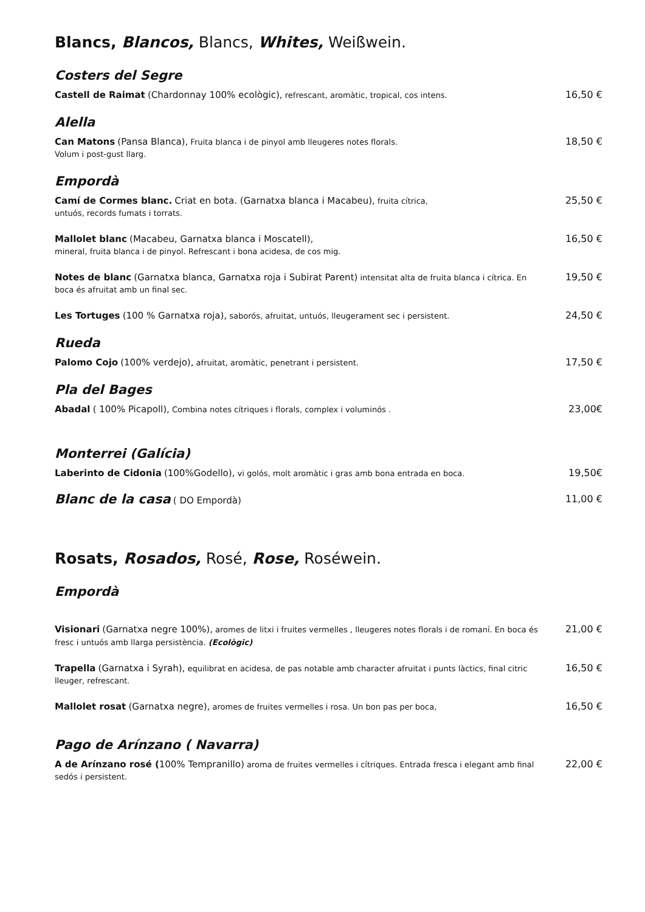Blancs, Blancos, Blancs, Whites, Weißwein.
Costers del Segre
Castell de Raimat (Chardonnay 100% ecològic), refrescant, aromàtic, tropical, cos intens.
16,50 €
Alella
Can Matons (Pansa Blanca), Fruita blanca i de pinyol amb lleugeres notes florals.
Volum i post-gust llarg.
18,50 €
Empordà
Camí de Cormes blanc. Criat en bota. (Garnatxa blanca i Macabeu), fruita cítrica,
untuós, records fumats i torrats.
25,50 €
Mallolet blanc (Macabeu, Garnatxa blanca i Moscatell),
mineral, fruita blanca i de pinyol. Refrescant i bona acidesa, de cos mig.
16,50 €
Notes de blanc (Garnatxa blanca, Garnatxa roja i Subirat Parent) intensitat alta de fruita blanca i cítrica. En boca és afruitat amb un final sec.
19,50 €
Les Tortuges (100 % Garnatxa roja), saborós, afruitat, untuós, lleugerament sec i persistent.
24,50 €
Rueda
Palomo Cojo (100% verdejo), afruitat, aromàtic, penetrant i persistent.
17,50 €
Pla del Bages
Abadal ( 100% Picapoll), Combina notes cítriques i florals, complex i voluminós .
23,00€
Monterrei (Galícia)
Laberinto de Cidonia (100%Godello), vi golós, molt aromàtic i gras amb bona entrada en boca.
19,50€
Blanc de la casa ( DO Empordà)
11,00 €
Rosats, Rosados, Rosé, Rose, Roséwein.
Empordà
Visionari (Garnatxa negre 100%), aromes de litxi i fruites vermelles , lleugeres notes florals i de romaní. En boca és fresc i untuós amb llarga persistència. (Ecològic)
21,00 €
Trapella (Garnatxa i Syrah), equilibrat en acidesa, de pas notable amb character afruitat i punts làctics, final citric lleuger, refrescant.
16,50 €
Mallolet rosat (Garnatxa negre), aromes de fruites vermelles i rosa. Un bon pas per boca,
16,50 €
Pago de Arínzano ( Navarra)
A de Arínzano rosé (100% Tempranillo) aroma de fruites vermelles i cítriques. Entrada fresca i elegant amb final sedós i persistent.
22,00 €